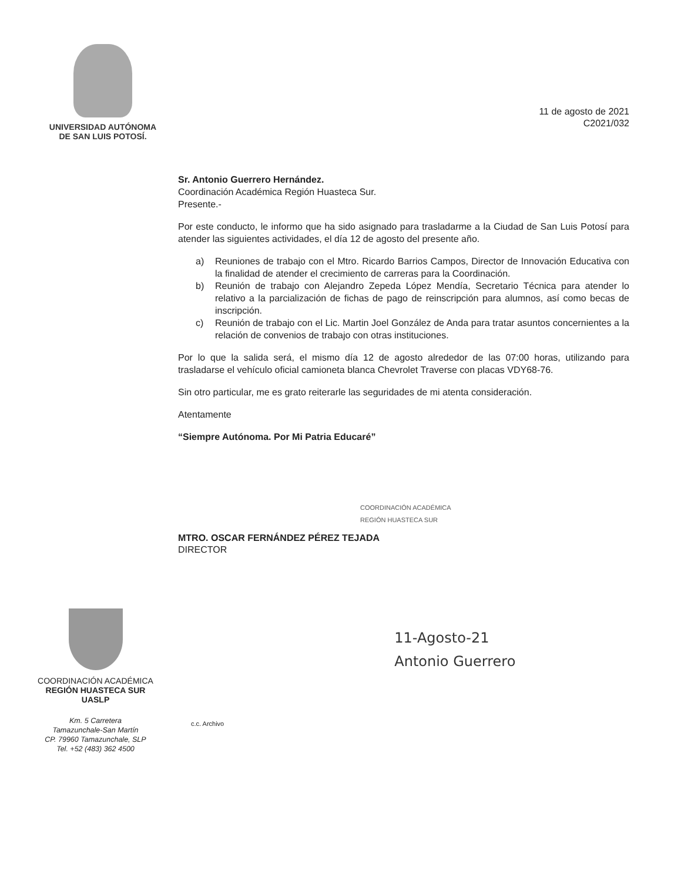UNIVERSIDAD AUTÓNOMA
DE SAN LUIS POTOSÍ.
11 de agosto de 2021
C2021/032
Sr. Antonio Guerrero Hernández.
Coordinación Académica Región Huasteca Sur.
Presente.-
Por este conducto, le informo que ha sido asignado para trasladarme a la Ciudad de San Luis Potosí para atender las siguientes actividades, el día 12 de agosto del presente año.
a) Reuniones de trabajo con el Mtro. Ricardo Barrios Campos, Director de Innovación Educativa con la finalidad de atender el crecimiento de carreras para la Coordinación.
b) Reunión de trabajo con Alejandro Zepeda López Mendía, Secretario Técnica para atender lo relativo a la parcialización de fichas de pago de reinscripción para alumnos, así como becas de inscripción.
c) Reunión de trabajo con el Lic. Martin Joel González de Anda para tratar asuntos concernientes a la relación de convenios de trabajo con otras instituciones.
Por lo que la salida será, el mismo día 12 de agosto alrededor de las 07:00 horas, utilizando para trasladarse el vehículo oficial camioneta blanca Chevrolet Traverse con placas VDY68-76.
Sin otro particular, me es grato reiterarle las seguridades de mi atenta consideración.
Atentamente
“Siempre Autónoma. Por Mi Patria Educaré”
COORDINACIÓN ACADÉMICA
REGIÓN HUASTECA SUR
MTRO. OSCAR FERNÁNDEZ PÉREZ TEJADA
DIRECTOR
COORDINACIÓN ACADÉMICA
REGIÓN HUASTECA SUR
UASLP
Km. 5 Carretera
Tamazunchale-San Martín
CP. 79960 Tamazunchale, SLP
Tel. +52 (483) 362 4500
c.c. Archivo
11-Agosto-21
Antonio Guerrero